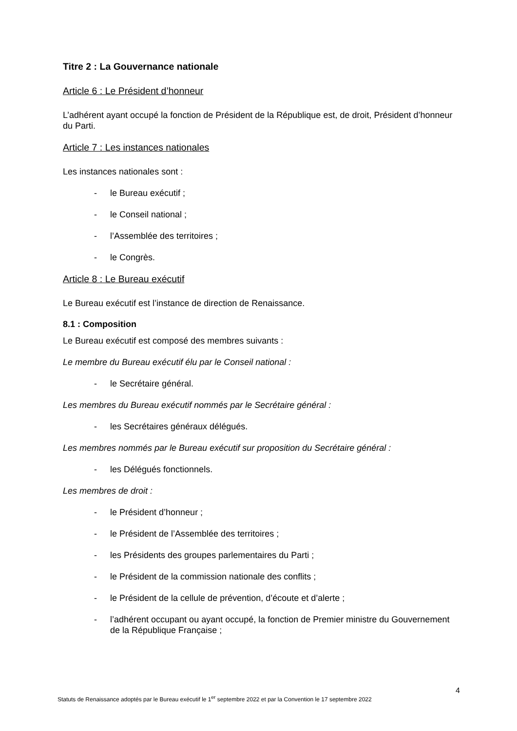Titre 2 : La Gouvernance nationale
Article 6 : Le Président d’honneur
L’adhérent ayant occupé la fonction de Président de la République est, de droit, Président d’honneur du Parti.
Article 7 : Les instances nationales
Les instances nationales sont :
- le Bureau exécutif ;
- le Conseil national ;
- l’Assemblée des territoires ;
- le Congrès.
Article 8 : Le Bureau exécutif
Le Bureau exécutif est l’instance de direction de Renaissance.
8.1 : Composition
Le Bureau exécutif est composé des membres suivants :
Le membre du Bureau exécutif élu par le Conseil national :
- le Secrétaire général.
Les membres du Bureau exécutif nommés par le Secrétaire général :
- les Secrétaires généraux délégués.
Les membres nommés par le Bureau exécutif sur proposition du Secrétaire général :
- les Délégués fonctionnels.
Les membres de droit :
- le Président d’honneur ;
- le Président de l’Assemblée des territoires ;
- les Présidents des groupes parlementaires du Parti ;
- le Président de la commission nationale des conflits ;
- le Président de la cellule de prévention, d’écoute et d’alerte ;
- l’adhérent occupant ou ayant occupé, la fonction de Premier ministre du Gouvernement de la République Française ;
4
Statuts de Renaissance adoptés par le Bureau exécutif le 1<sup>er</sup> septembre 2022 et par la Convention le 17 septembre 2022